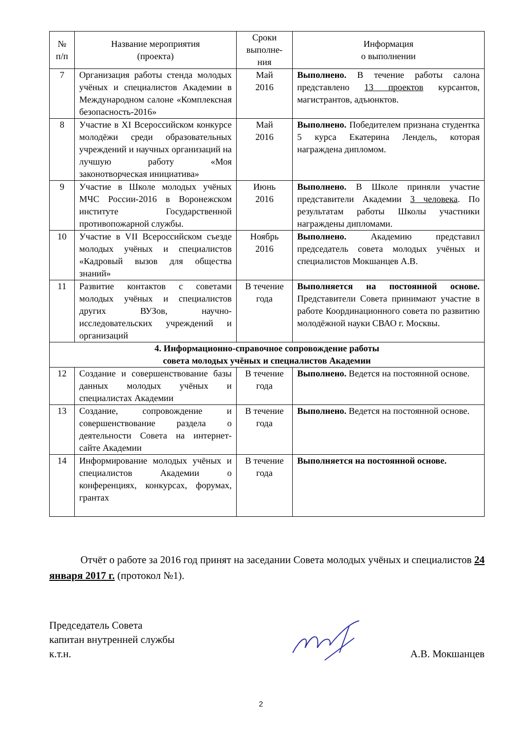| № п/п | Название мероприятия (проекта) | Сроки выполне-ния | Информация о выполнении |
| --- | --- | --- | --- |
| 7 | Организация работы стенда молодых учёных и специалистов Академии в Международном салоне «Комплексная безопасность-2016» | Май 2016 | Выполнено. В течение работы салона представлено 13 проектов курсантов, магистрантов, адъюнктов. |
| 8 | Участие в XI Всероссийском конкурсе молодёжи среди образовательных учреждений и научных организаций на лучшую работу «Моя законотворческая инициатива» | Май 2016 | Выполнено. Победителем признана студентка 5 курса Екатерина Лендель, которая награждена дипломом. |
| 9 | Участие в Школе молодых учёных МЧС России-2016 в Воронежском институте Государственной противопожарной службы. | Июнь 2016 | Выполнено. В Школе приняли участие представители Академии 3 человека . По результатам работы Школы участники награждены дипломами. |
| 10 | Участие в VII Всероссийском съезде молодых учёных и специалистов «Кадровый вызов для общества знаний» | Ноябрь 2016 | Выполнено. Академию представил председатель совета молодых учёных и специалистов Мокшанцев А.В. |
| 11 | Развитие контактов с советами молодых учёных и специалистов других ВУЗов, научно-исследовательских учреждений и организаций | В течение года | Выполняется на постоянной основе. Представители Совета принимают участие в работе Координационного совета по развитию молодёжной науки СВАО г. Москвы. |
| 4. Информационно-справочное сопровождение работы совета молодых учёных и специалистов Академии | | | |
| 12 | Создание и совершенствование базы данных молодых учёных и специалистах Академии | В течение года | Выполнено. Ведется на постоянной основе. |
| 13 | Создание, сопровождение и совершенствование раздела о деятельности Совета на интернет-сайте Академии | В течение года | Выполнено. Ведется на постоянной основе. |
| 14 | Информирование молодых учёных и специалистов Академии о конференциях, конкурсах, форумах, грантах | В течение года | Выполняется на постоянной основе. |
Отчёт о работе за 2016 год принят на заседании Совета молодых учёных и специалистов 24 января 2017 г. (протокол №1).
Председатель Совета
капитан внутренней службы
к.т.н.
А.В. Мокшанцев
2